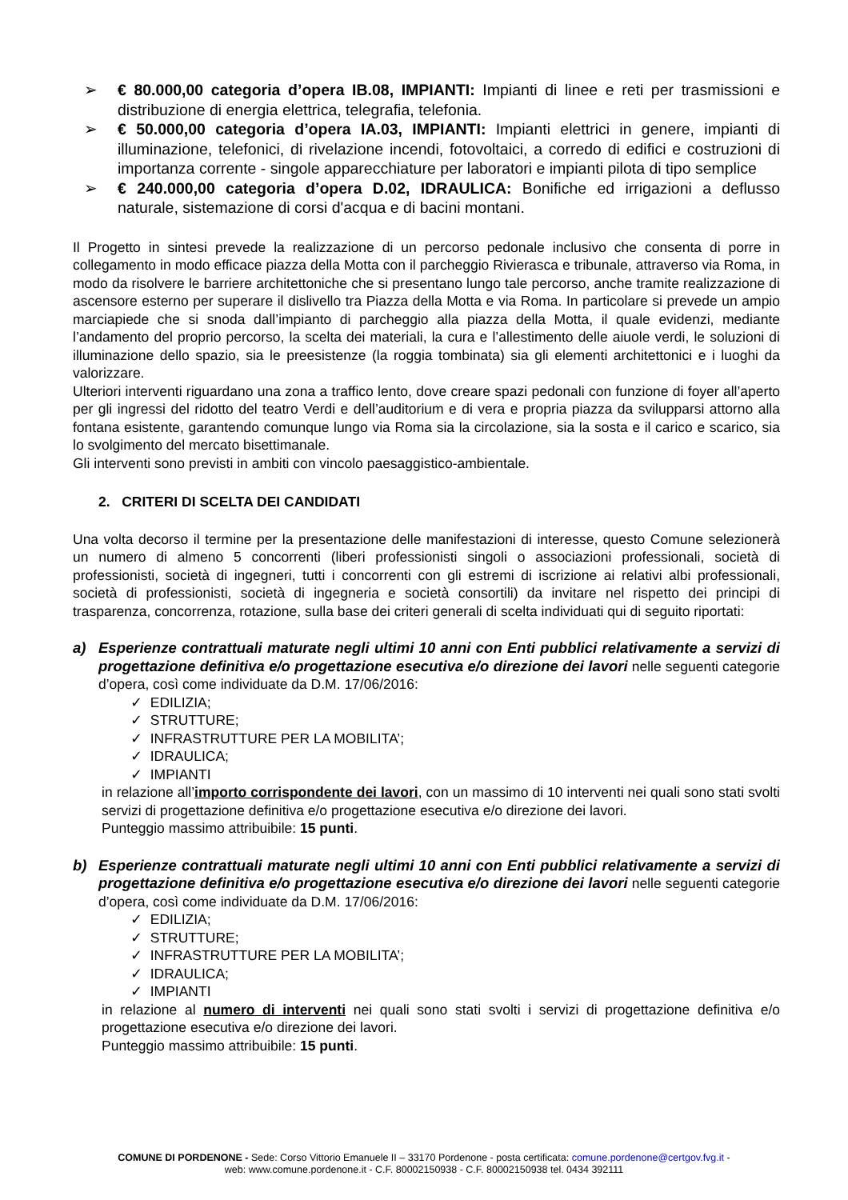➢ € 80.000,00 categoria d’opera IB.08, IMPIANTI: Impianti di linee e reti per trasmissioni e distribuzione di energia elettrica, telegrafia, telefonia.
➢ € 50.000,00 categoria d’opera IA.03, IMPIANTI: Impianti elettrici in genere, impianti di illuminazione, telefonici, di rivelazione incendi, fotovoltaici, a corredo di edifici e costruzioni di importanza corrente - singole apparecchiature per laboratori e impianti pilota di tipo semplice
➢ € 240.000,00 categoria d’opera D.02, IDRAULICA: Bonifiche ed irrigazioni a deflusso naturale, sistemazione di corsi d'acqua e di bacini montani.
Il Progetto in sintesi prevede la realizzazione di un percorso pedonale inclusivo che consenta di porre in collegamento in modo efficace piazza della Motta con il parcheggio Rivierasca e tribunale, attraverso via Roma, in modo da risolvere le barriere architettoniche che si presentano lungo tale percorso, anche tramite realizzazione di ascensore esterno per superare il dislivello tra Piazza della Motta e via Roma. In particolare si prevede un ampio marciapiede che si snoda dall’impianto di parcheggio alla piazza della Motta, il quale evidenzi, mediante l’andamento del proprio percorso, la scelta dei materiali, la cura e l’allestimento delle aiuole verdi, le soluzioni di illuminazione dello spazio, sia le preesistenze (la roggia tombinata) sia gli elementi architettonici e i luoghi da valorizzare.
Ulteriori interventi riguardano una zona a traffico lento, dove creare spazi pedonali con funzione di foyer all’aperto per gli ingressi del ridotto del teatro Verdi e dell’auditorium e di vera e propria piazza da svilupparsi attorno alla fontana esistente, garantendo comunque lungo via Roma sia la circolazione, sia la sosta e il carico e scarico, sia lo svolgimento del mercato bisettimanale.
Gli interventi sono previsti in ambiti con vincolo paesaggistico-ambientale.
2. CRITERI DI SCELTA DEI CANDIDATI
Una volta decorso il termine per la presentazione delle manifestazioni di interesse, questo Comune selezionerà un numero di almeno 5 concorrenti (liberi professionisti singoli o associazioni professionali, società di professionisti, società di ingegneri, tutti i concorrenti con gli estremi di iscrizione ai relativi albi professionali, società di professionisti, società di ingegneria e società consortili) da invitare nel rispetto dei principi di trasparenza, concorrenza, rotazione, sulla base dei criteri generali di scelta individuati qui di seguito riportati:
a) Esperienze contrattuali maturate negli ultimi 10 anni con Enti pubblici relativamente a servizi di progettazione definitiva e/o progettazione esecutiva e/o direzione dei lavori nelle seguenti categorie d’opera, così come individuate da D.M. 17/06/2016:
✓ EDILIZIA;
✓ STRUTTURE;
✓ INFRASTRUTTURE PER LA MOBILITA’;
✓ IDRAULICA;
✓ IMPIANTI
in relazione all’importo corrispondente dei lavori, con un massimo di 10 interventi nei quali sono stati svolti servizi di progettazione definitiva e/o progettazione esecutiva e/o direzione dei lavori.
Punteggio massimo attribuibile: 15 punti.
b) Esperienze contrattuali maturate negli ultimi 10 anni con Enti pubblici relativamente a servizi di progettazione definitiva e/o progettazione esecutiva e/o direzione dei lavori nelle seguenti categorie d’opera, così come individuate da D.M. 17/06/2016:
✓ EDILIZIA;
✓ STRUTTURE;
✓ INFRASTRUTTURE PER LA MOBILITA’;
✓ IDRAULICA;
✓ IMPIANTI
in relazione al numero di interventi nei quali sono stati svolti i servizi di progettazione definitiva e/o progettazione esecutiva e/o direzione dei lavori.
Punteggio massimo attribuibile: 15 punti.
COMUNE DI PORDENONE - Sede: Corso Vittorio Emanuele II – 33170 Pordenone - posta certificata: comune.pordenone@certgov.fvg.it -
web: www.comune.pordenone.it - C.F. 80002150938 - C.F. 80002150938 tel. 0434 392111